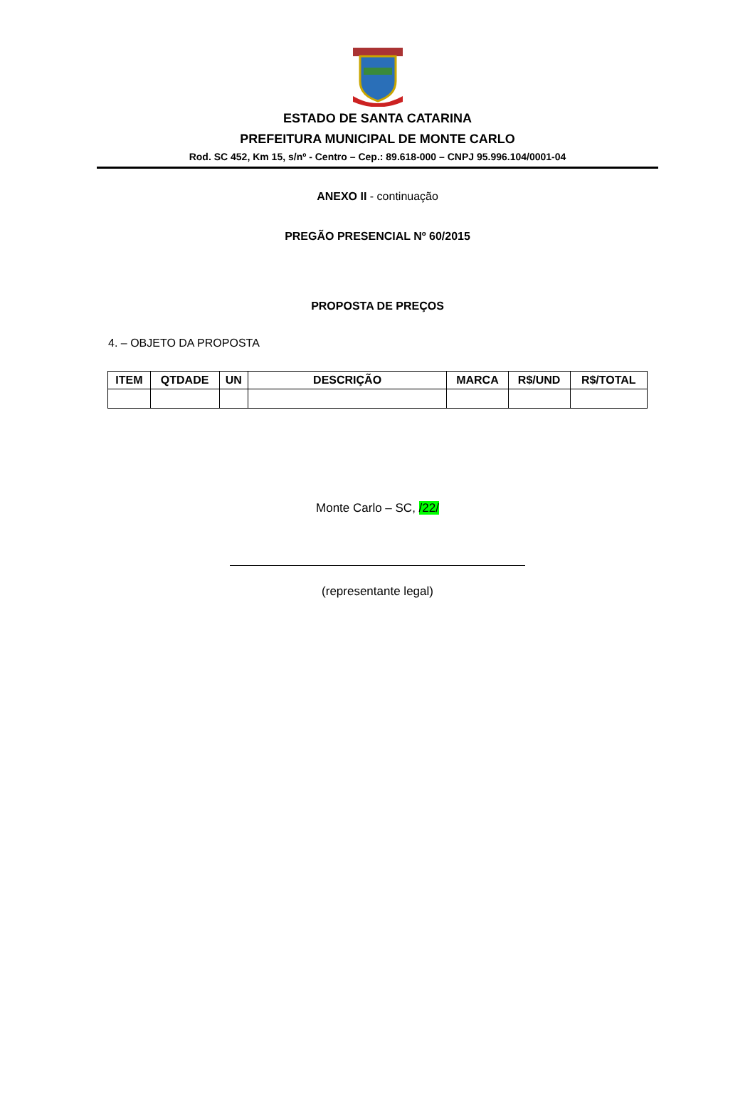ESTADO DE SANTA CATARINA
PREFEITURA MUNICIPAL DE MONTE CARLO
Rod. SC 452, Km 15, s/nº - Centro – Cep.: 89.618-000 – CNPJ 95.996.104/0001-04
ANEXO II - continuação
PREGÃO PRESENCIAL Nº 60/2015
PROPOSTA DE PREÇOS
4. – OBJETO DA PROPOSTA
| ITEM | QTDADE | UN | DESCRIÇÃO | MARCA | R$/UND | R$/TOTAL |
| --- | --- | --- | --- | --- | --- | --- |
Monte Carlo – SC, /22/
(representante legal)